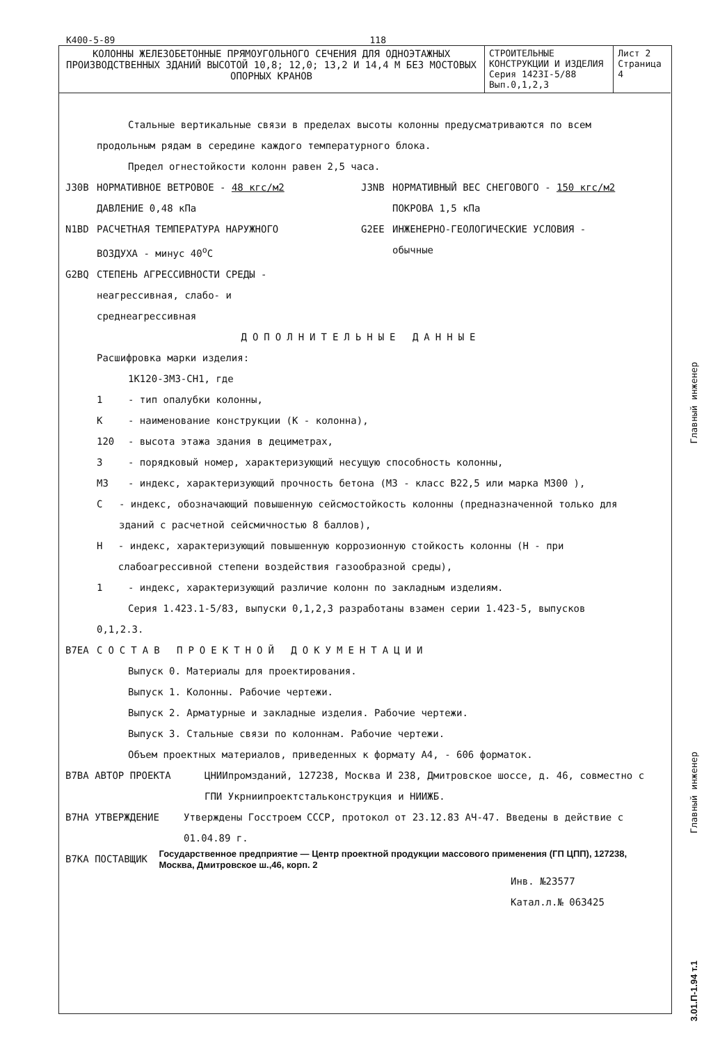К400-5-89 118
| КОЛОННЫ ЖЕЛЕЗОБЕТОННЫЕ ПРЯМОУГОЛЬНОГО СЕЧЕНИЯ ДЛЯ ОДНОЭТАЖНЫХ ПРОИЗВОДСТВЕННЫХ ЗДАНИЙ ВЫСОТОЙ 10,8; 12,0; 13,2 И 14,4 М БЕЗ МОСТОВЫХ ОПОРНЫХ КРАНОВ | СТРОИТЕЛЬНЫЕ КОНСТРУКЦИИ И ИЗДЕЛИЯ Серия 1423I-5/88 Вып.0,1,2,3 | Лист 2 Страница 4 |
Стальные вертикальные связи в пределах высоты колонны предусматриваются по всем
продольным рядам в середине каждого температурного блока.
Предел огнестойкости колонн равен 2,5 часа.
J30B НОРМАТИВНОЕ ВЕТРОВОЕ - 48 кгс/м2
ДАВЛЕНИЕ 0,48 кПа
J3NB НОРМАТИВНЫЙ ВЕС СНЕГОВОГО - 150 кгс/м2
ПОКРОВА 1,5 кПа
N1BD РАСЧЕТНАЯ ТЕМПЕРАТУРА НАРУЖНОГО
ВОЗДУХА - минус 40<sup>о</sup>С
G2EE ИНЖЕНЕРНО-ГЕОЛОГИЧЕСКИЕ УСЛОВИЯ -
обычные
G2BQ СТЕПЕНЬ АГРЕССИВНОСТИ СРЕДЫ -
неагрессивная, слабо- и
среднеагрессивная
ДОПОЛНИТЕЛЬНЫЕ ДАННЫЕ
Расшифровка марки изделия:
1К120-3М3-СН1, где
1 - тип опалубки колонны,
К - наименование конструкции (К - колонна),
120 - высота этажа здания в дециметрах,
3 - порядковый номер, характеризующий несущую способность колонны,
М3 - индекс, характеризующий прочность бетона (М3 - класс В22,5 или марка М300 ),
С - индекс, обозначающий повышенную сейсмостойкость колонны (предназначенной только для зданий с расчетной сейсмичностью 8 баллов),
Н - индекс, характеризующий повышенную коррозионную стойкость колонны (Н - при слабоагрессивной степени воздействия газообразной среды),
1 - индекс, характеризующий различие колонн по закладным изделиям.
Серия 1.423.1-5/83, выпуски 0,1,2,3 разработаны взамен серии 1.423-5, выпусков
0,1,2.3.
B7EA СОСТАВ ПРОЕКТНОЙ ДОКУМЕНТАЦИИ
Выпуск 0. Материалы для проектирования.
Выпуск 1. Колонны. Рабочие чертежи.
Выпуск 2. Арматурные и закладные изделия. Рабочие чертежи.
Выпуск 3. Стальные связи по колоннам. Рабочие чертежи.
Объем проектных материалов, приведенных к формату А4, - 606 форматок.
B7BA АВТОР ПРОЕКТА ЦНИИпромзданий, 127238, Москва И 238, Дмитровское шоссе, д. 46, совместно с ГПИ Укрниипроектстальконструкция и НИИЖБ.
B7HA УТВЕРЖДЕНИЕ Утверждены Госстроем СССР, протокол от 23.12.83 АЧ-47. Введены в действие с 01.04.89 г.
B7KA ПОСТАВЩИК Государственное предприятие — Центр проектной продукции массового применения (ГП ЦПП), 127238, Москва, Дмитровское ш.,46, корп. 2
Инв. №23577
Катал.л.№ 063425
Главный инженер
Главный инженер
3.01.П-1.94 т.1